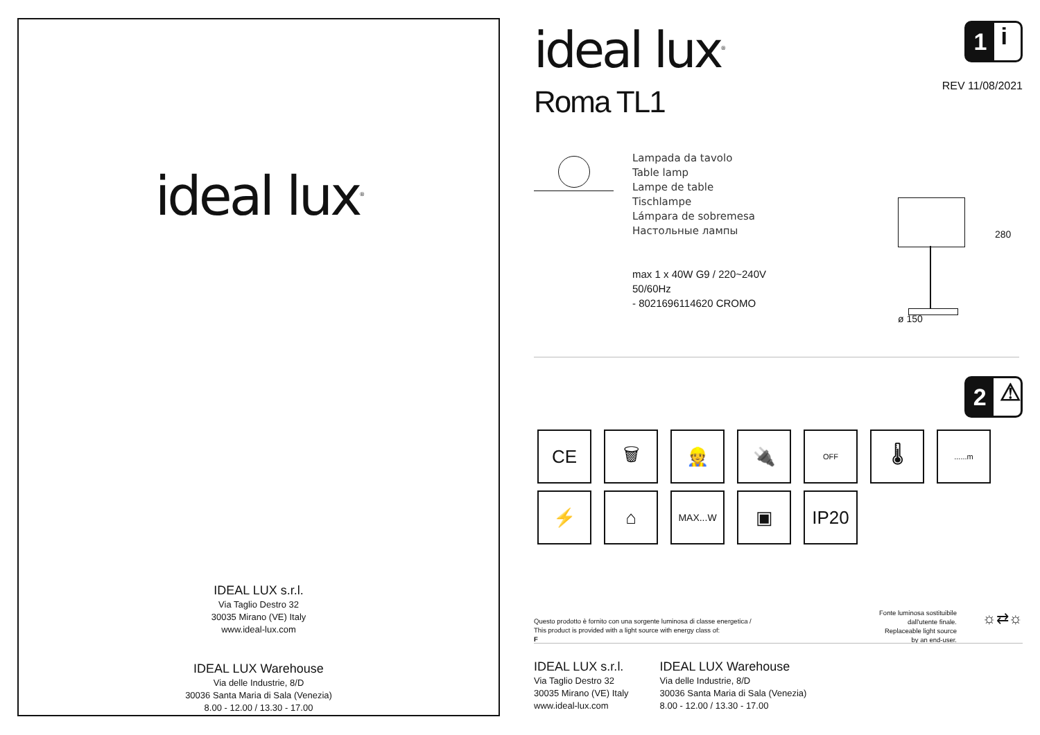ideal lux<sup>®</sup>
IDEAL LUX s.r.l.
Via Taglio Destro 32
30035 Mirano (VE) Italy
www.ideal-lux.com
IDEAL LUX Warehouse
Via delle Industrie, 8/D
30036 Santa Maria di Sala (Venezia)
8.00 - 12.00 / 13.30 - 17.00
ideal lux<sup>®</sup>
Roma TL1
1 i
REV 11/08/2021
Lampada da tavolo
Table lamp
Lampe de table
Tischlampe
Lámpara de sobremesa
Настольные лампы
max 1 x 40W G9 / 220~240V
50/60Hz
- 8021696114620 CROMO
280
ø 150
2 ⚠
CE
🗑
👷
🔌
OFF
🌡
......m
⚡
⌂
MAX...W
▣
IP20
Questo prodotto è fornito con una sorgente luminosa di classe energetica /
This product is provided with a light source with energy class of:
F
Fonte luminosa sostituibile
dall'utente finale.
Replaceable light source
by an end-user.
☼⇄☼
IDEAL LUX s.r.l.
Via Taglio Destro 32
30035 Mirano (VE) Italy
www.ideal-lux.com
IDEAL LUX Warehouse
Via delle Industrie, 8/D
30036 Santa Maria di Sala (Venezia)
8.00 - 12.00 / 13.30 - 17.00